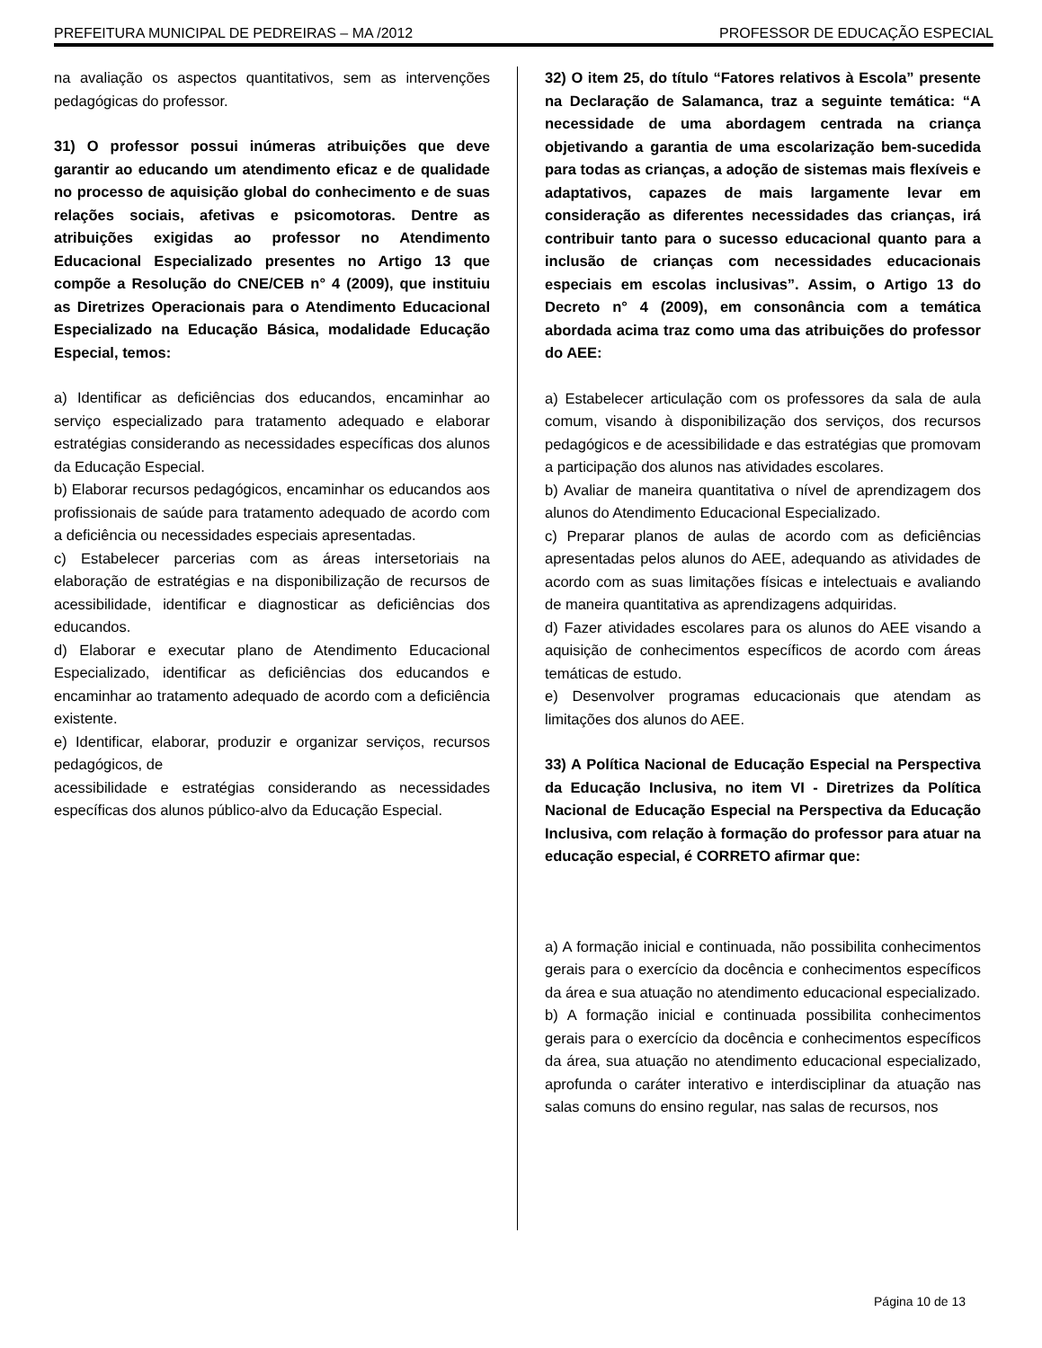PREFEITURA MUNICIPAL DE PEDREIRAS – MA /2012 PROFESSOR DE EDUCAÇÃO ESPECIAL
na avaliação os aspectos quantitativos, sem as intervenções pedagógicas do professor.
31) O professor possui inúmeras atribuições que deve garantir ao educando um atendimento eficaz e de qualidade no processo de aquisição global do conhecimento e de suas relações sociais, afetivas e psicomotoras. Dentre as atribuições exigidas ao professor no Atendimento Educacional Especializado presentes no Artigo 13 que compõe a Resolução do CNE/CEB n° 4 (2009), que instituiu as Diretrizes Operacionais para o Atendimento Educacional Especializado na Educação Básica, modalidade Educação Especial, temos:
a) Identificar as deficiências dos educandos, encaminhar ao serviço especializado para tratamento adequado e elaborar estratégias considerando as necessidades específicas dos alunos da Educação Especial.
b) Elaborar recursos pedagógicos, encaminhar os educandos aos profissionais de saúde para tratamento adequado de acordo com a deficiência ou necessidades especiais apresentadas.
c) Estabelecer parcerias com as áreas intersetoriais na elaboração de estratégias e na disponibilização de recursos de acessibilidade, identificar e diagnosticar as deficiências dos educandos.
d) Elaborar e executar plano de Atendimento Educacional Especializado, identificar as deficiências dos educandos e encaminhar ao tratamento adequado de acordo com a deficiência existente.
e) Identificar, elaborar, produzir e organizar serviços, recursos pedagógicos, de
acessibilidade e estratégias considerando as necessidades específicas dos alunos público-alvo da Educação Especial.
32) O item 25, do título “Fatores relativos à Escola” presente na Declaração de Salamanca, traz a seguinte temática: “A necessidade de uma abordagem centrada na criança objetivando a garantia de uma escolarização bem-sucedida para todas as crianças, a adoção de sistemas mais flexíveis e adaptativos, capazes de mais largamente levar em consideração as diferentes necessidades das crianças, irá contribuir tanto para o sucesso educacional quanto para a inclusão de crianças com necessidades educacionais especiais em escolas inclusivas”. Assim, o Artigo 13 do Decreto n° 4 (2009), em consonância com a temática abordada acima traz como uma das atribuições do professor do AEE:
a) Estabelecer articulação com os professores da sala de aula comum, visando à disponibilização dos serviços, dos recursos pedagógicos e de acessibilidade e das estratégias que promovam a participação dos alunos nas atividades escolares.
b) Avaliar de maneira quantitativa o nível de aprendizagem dos alunos do Atendimento Educacional Especializado.
c) Preparar planos de aulas de acordo com as deficiências apresentadas pelos alunos do AEE, adequando as atividades de acordo com as suas limitações físicas e intelectuais e avaliando de maneira quantitativa as aprendizagens adquiridas.
d) Fazer atividades escolares para os alunos do AEE visando a aquisição de conhecimentos específicos de acordo com áreas temáticas de estudo.
e) Desenvolver programas educacionais que atendam as limitações dos alunos do AEE.
33) A Política Nacional de Educação Especial na Perspectiva da Educação Inclusiva, no item VI - Diretrizes da Política Nacional de Educação Especial na Perspectiva da Educação Inclusiva, com relação à formação do professor para atuar na educação especial, é CORRETO afirmar que:
a) A formação inicial e continuada, não possibilita conhecimentos gerais para o exercício da docência e conhecimentos específicos da área e sua atuação no atendimento educacional especializado.
b) A formação inicial e continuada possibilita conhecimentos gerais para o exercício da docência e conhecimentos específicos da área, sua atuação no atendimento educacional especializado, aprofunda o caráter interativo e interdisciplinar da atuação nas salas comuns do ensino regular, nas salas de recursos, nos
Página 10 de 13